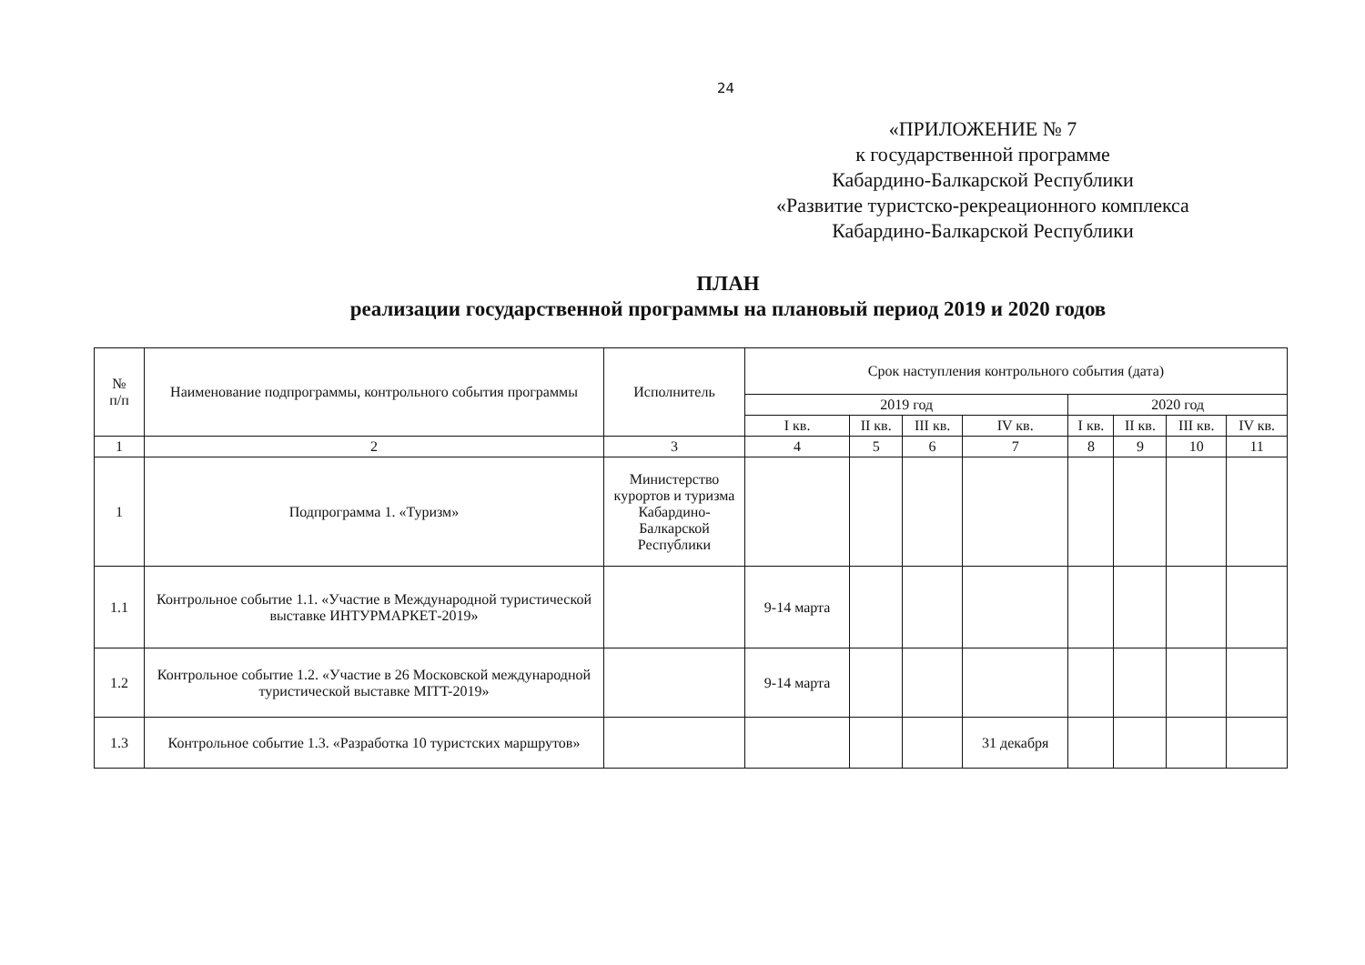24
«ПРИЛОЖЕНИЕ № 7
к государственной программе
Кабардино-Балкарской Республики
«Развитие туристско-рекреационного комплекса
Кабардино-Балкарской Республики
ПЛАН
реализации государственной программы на плановый период 2019 и 2020 годов
| № п/п | Наименование подпрограммы, контрольного события программы | Исполнитель | Срок наступления контрольного события (дата) | | | | | | | |
| --- | --- | --- | --- | --- | --- | --- | --- | --- | --- | --- |
| | | | 2019 год | | | | 2020 год | | | |
| | | | I кв. | II кв. | III кв. | IV кв. | I кв. | II кв. | III кв. | IV кв. |
| 1 | 2 | 3 | 4 | 5 | 6 | 7 | 8 | 9 | 10 | 11 |
| 1 | Подпрограмма 1. «Туризм» | Министерство курортов и туризма Кабардино-Балкарской Республики | | | | | | | | |
| 1.1 | Контрольное событие 1.1. «Участие в Международной туристической выставке ИНТУРМАРКЕТ-2019» | | 9-14 марта | | | | | | | |
| 1.2 | Контрольное событие 1.2. «Участие в 26 Московской международной туристической выставке MITT-2019» | | 9-14 марта | | | | | | | |
| 1.3 | Контрольное событие 1.3. «Разработка 10 туристских маршрутов» | | | | | 31 декабря | | | | |